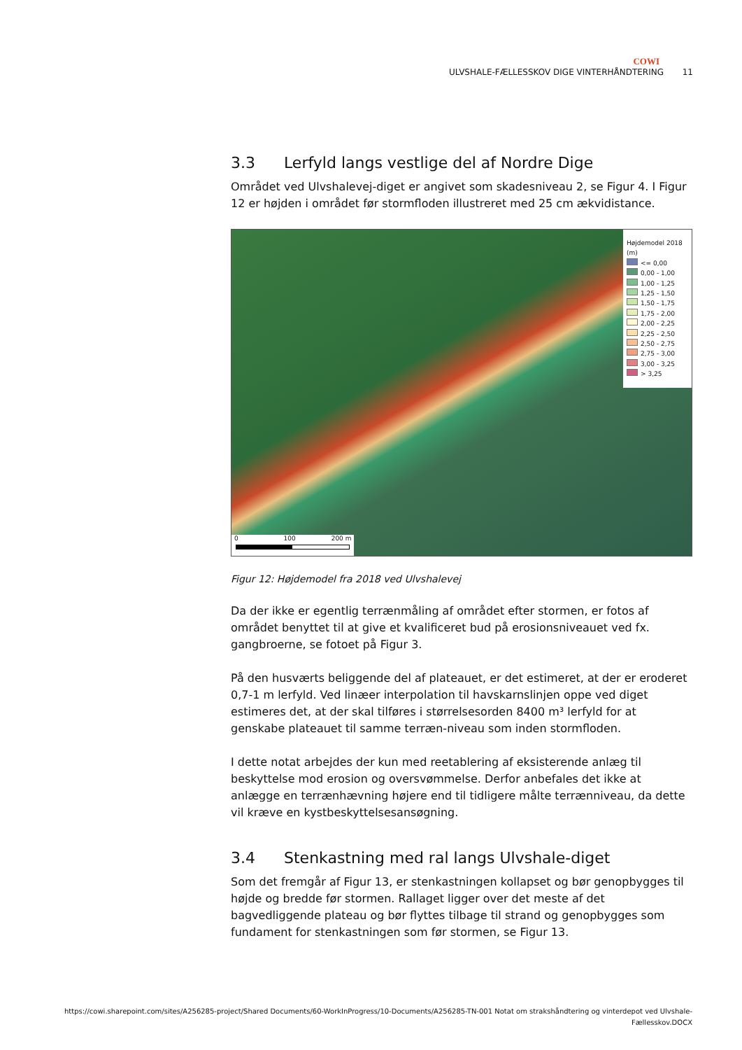COWI
ULVSHALE-FÆLLESSKOV DIGE VINTERHÅNDTERING 11
3.3 Lerfyld langs vestlige del af Nordre Dige
Området ved Ulvshalevej-diget er angivet som skadesniveau 2, se Figur 4. I Figur 12 er højden i området før stormfloden illustreret med 25 cm ækvidistance.
Højdemodel 2018 (m)
<= 0,00
0,00 - 1,00
1,00 - 1,25
1,25 - 1,50
1,50 - 1,75
1,75 - 2,00
2,00 - 2,25
2,25 - 2,50
2,50 - 2,75
2,75 - 3,00
3,00 - 3,25
> 3,25
0 100 200 m
Figur 12: Højdemodel fra 2018 ved Ulvshalevej
Da der ikke er egentlig terrænmåling af området efter stormen, er fotos af området benyttet til at give et kvalificeret bud på erosionsniveauet ved fx. gangbroerne, se fotoet på Figur 3.
På den husværts beliggende del af plateauet, er det estimeret, at der er eroderet 0,7-1 m lerfyld. Ved linæer interpolation til havskarnslinjen oppe ved diget estimeres det, at der skal tilføres i størrelsesorden 8400 m³ lerfyld for at genskabe plateauet til samme terræn-niveau som inden stormfloden.
I dette notat arbejdes der kun med reetablering af eksisterende anlæg til beskyttelse mod erosion og oversvømmelse. Derfor anbefales det ikke at anlægge en terrænhævning højere end til tidligere målte terrænniveau, da dette vil kræve en kystbeskyttelsesansøgning.
3.4 Stenkastning med ral langs Ulvshale-diget
Som det fremgår af Figur 13, er stenkastningen kollapset og bør genopbygges til højde og bredde før stormen. Rallaget ligger over det meste af det bagvedliggende plateau og bør flyttes tilbage til strand og genopbygges som fundament for stenkastningen som før stormen, se Figur 13.
https://cowi.sharepoint.com/sites/A256285-project/Shared Documents/60-WorkInProgress/10-Documents/A256285-TN-001 Notat om strakshåndtering og vinterdepot ved Ulvshale-Fællesskov.DOCX